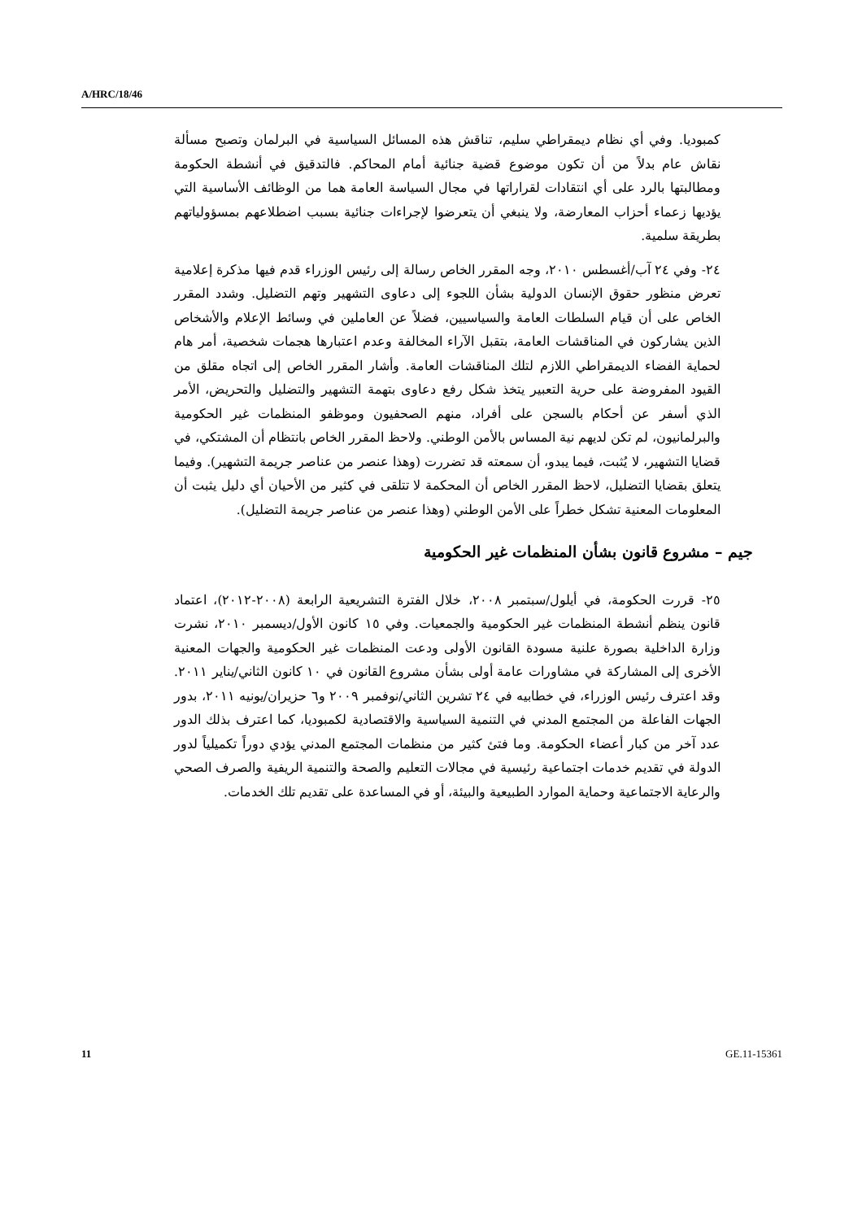A/HRC/18/46
كمبوديا. وفي أي نظام ديمقراطي سليم، تناقش هذه المسائل السياسية في البرلمان وتصبح مسألة نقاش عام بدلاً من أن تكون موضوع قضية جنائية أمام المحاكم. فالتدقيق في أنشطة الحكومة ومطالبتها بالرد على أي انتقادات لقراراتها في مجال السياسة العامة هما من الوظائف الأساسية التي يؤديها زعماء أحزاب المعارضة، ولا ينبغي أن يتعرضوا لإجراءات جنائية بسبب اضطلاعهم بمسؤولياتهم بطريقة سلمية.
٢٤- وفي ٢٤ آب/أغسطس ٢٠١٠، وجه المقرر الخاص رسالة إلى رئيس الوزراء قدم فيها مذكرة إعلامية تعرض منظور حقوق الإنسان الدولية بشأن اللجوء إلى دعاوى التشهير وتهم التضليل. وشدد المقرر الخاص على أن قيام السلطات العامة والسياسيين، فضلاً عن العاملين في وسائط الإعلام والأشخاص الذين يشاركون في المناقشات العامة، بتقبل الآراء المخالفة وعدم اعتبارها هجمات شخصية، أمر هام لحماية الفضاء الديمقراطي اللازم لتلك المناقشات العامة. وأشار المقرر الخاص إلى اتجاه مقلق من القيود المفروضة على حرية التعبير يتخذ شكل رفع دعاوى بتهمة التشهير والتضليل والتحريض، الأمر الذي أسفر عن أحكام بالسجن على أفراد، منهم الصحفيون وموظفو المنظمات غير الحكومية والبرلمانيون، لم تكن لديهم نية المساس بالأمن الوطني. ولاحظ المقرر الخاص بانتظام أن المشتكي، في قضايا التشهير، لا يُثبت، فيما يبدو، أن سمعته قد تضررت (وهذا عنصر من عناصر جريمة التشهير). وفيما يتعلق بقضايا التضليل، لاحظ المقرر الخاص أن المحكمة لا تتلقى في كثير من الأحيان أي دليل يثبت أن المعلومات المعنية تشكل خطراً على الأمن الوطني (وهذا عنصر من عناصر جريمة التضليل).
جيم – مشروع قانون بشأن المنظمات غير الحكومية
٢٥- قررت الحكومة، في أيلول/سبتمبر ٢٠٠٨، خلال الفترة التشريعية الرابعة (٢٠٠٨-٢٠١٢)، اعتماد قانون ينظم أنشطة المنظمات غير الحكومية والجمعيات. وفي ١٥ كانون الأول/ديسمبر ٢٠١٠، نشرت وزارة الداخلية بصورة علنية مسودة القانون الأولى ودعت المنظمات غير الحكومية والجهات المعنية الأخرى إلى المشاركة في مشاورات عامة أولى بشأن مشروع القانون في ١٠ كانون الثاني/يناير ٢٠١١. وقد اعترف رئيس الوزراء، في خطابيه في ٢٤ تشرين الثاني/نوفمبر ٢٠٠٩ و٦ حزيران/يونيه ٢٠١١، بدور الجهات الفاعلة من المجتمع المدني في التنمية السياسية والاقتصادية لكمبوديا، كما اعترف بذلك الدور عدد آخر من كبار أعضاء الحكومة. وما فتئ كثير من منظمات المجتمع المدني يؤدي دوراً تكميلياً لدور الدولة في تقديم خدمات اجتماعية رئيسية في مجالات التعليم والصحة والتنمية الريفية والصرف الصحي والرعاية الاجتماعية وحماية الموارد الطبيعية والبيئة، أو في المساعدة على تقديم تلك الخدمات.
11 GE.11-15361